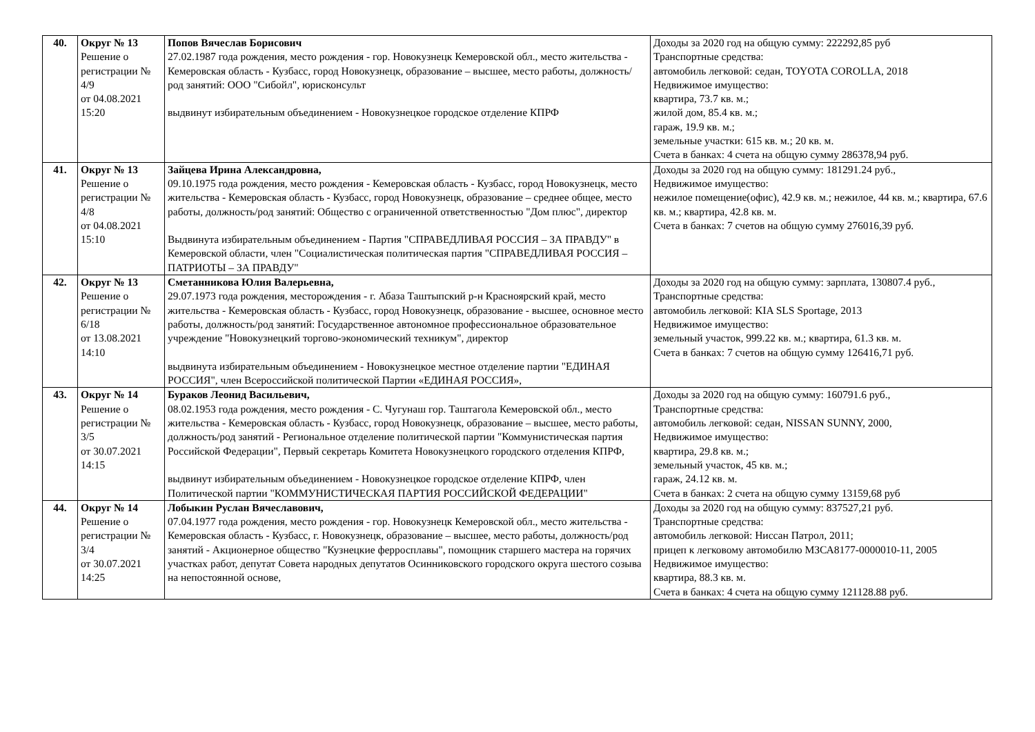| 40. | Округ № 13 Решение о регистрации № 4/9 от 04.08.2021 15:20 | Попов Вячеслав Борисович 27.02.1987 года рождения, место рождения - гор. Новокузнецк Кемеровской обл., место жительства - Кемеровская область - Кузбасс, город Новокузнецк, образование – высшее, место работы, должность/род занятий: ООО "Сибойл", юрисконсульт выдвинут избирательным объединением - Новокузнецкое городское отделение КПРФ | Доходы за 2020 год на общую сумму: 222292,85 руб Транспортные средства: автомобиль легковой: седан, TOYOTA COROLLA, 2018 Недвижимое имущество: квартира, 73.7 кв. м.; жилой дом, 85.4 кв. м.; гараж, 19.9 кв. м.; земельные участки: 615 кв. м.; 20 кв. м. Счета в банках: 4 счета на общую сумму 286378,94 руб. |
| 41. | Округ № 13 Решение о регистрации № 4/8 от 04.08.2021 15:10 | Зайцева Ирина Александровна, 09.10.1975 года рождения, место рождения - Кемеровская область - Кузбасс, город Новокузнецк, место жительства - Кемеровская область - Кузбасс, город Новокузнецк, образование – среднее общее, место работы, должность/род занятий: Общество с ограниченной ответственностью "Дом плюс", директор Выдвинута избирательным объединением - Партия "СПРАВЕДЛИВАЯ РОССИЯ – ЗА ПРАВДУ" в Кемеровской области, член "Социалистическая политическая партия "СПРАВЕДЛИВАЯ РОССИЯ – ПАТРИОТЫ – ЗА ПРАВДУ" | Доходы за 2020 год на общую сумму: 181291.24 руб., Недвижимое имущество: нежилое помещение(офис), 42.9 кв. м.; нежилое, 44 кв. м.; квартира, 67.6 кв. м.; квартира, 42.8 кв. м. Счета в банках: 7 счетов на общую сумму 276016,39 руб. |
| 42. | Округ № 13 Решение о регистрации № 6/18 от 13.08.2021 14:10 | Сметанникова Юлия Валерьевна, 29.07.1973 года рождения, месторождения - г. Абаза Таштыпский р-н Красноярский край, место жительства - Кемеровская область - Кузбасс, город Новокузнецк, образование - высшее, основное место работы, должность/род занятий: Государственное автономное профессиональное образовательное учреждение "Новокузнецкий торгово-экономический техникум", директор выдвинута избирательным объединением - Новокузнецкое местное отделение партии "ЕДИНАЯ РОССИЯ", член Всероссийской политической Партии «ЕДИНАЯ РОССИЯ», | Доходы за 2020 год на общую сумму: зарплата, 130807.4 руб., Транспортные средства: автомобиль легковой: KIA SLS Sportage, 2013 Недвижимое имущество: земельный участок, 999.22 кв. м.; квартира, 61.3 кв. м. Счета в банках: 7 счетов на общую сумму 126416,71 руб. |
| 43. | Округ № 14 Решение о регистрации № 3/5 от 30.07.2021 14:15 | Бураков Леонид Васильевич, 08.02.1953 года рождения, место рождения - С. Чугунаш гор. Таштагола Кемеровской обл., место жительства - Кемеровская область - Кузбасс, город Новокузнецк, образование – высшее, место работы, должность/род занятий - Региональное отделение политической партии "Коммунистическая партия Российской Федерации", Первый секретарь Комитета Новокузнецкого городского отделения КПРФ, выдвинут избирательным объединением - Новокузнецкое городское отделение КПРФ, член Политической партии "КОММУНИСТИЧЕСКАЯ ПАРТИЯ РОССИЙСКОЙ ФЕДЕРАЦИИ" | Доходы за 2020 год на общую сумму: 160791.6 руб., Транспортные средства: автомобиль легковой: седан, NISSAN SUNNY, 2000, Недвижимое имущество: квартира, 29.8 кв. м.; земельный участок, 45 кв. м.; гараж, 24.12 кв. м. Счета в банках: 2 счета на общую сумму 13159,68 руб |
| 44. | Округ № 14 Решение о регистрации № 3/4 от 30.07.2021 14:25 | Лобыкин Руслан Вячеславович, 07.04.1977 года рождения, место рождения - гор. Новокузнецк Кемеровской обл., место жительства - Кемеровская область - Кузбасс, г. Новокузнецк, образование – высшее, место работы, должность/род занятий - Акционерное общество "Кузнецкие ферросплавы", помощник старшего мастера на горячих участках работ, депутат Совета народных депутатов Осинниковского городского округа шестого созыва на непостоянной основе, | Доходы за 2020 год на общую сумму: 837527,21 руб. Транспортные средства: автомобиль легковой: Ниссан Патрол, 2011; прицеп к легковому автомобилю МЗСА8177-0000010-11, 2005 Недвижимое имущество: квартира, 88.3 кв. м. Счета в банках: 4 счета на общую сумму 121128.88 руб. |